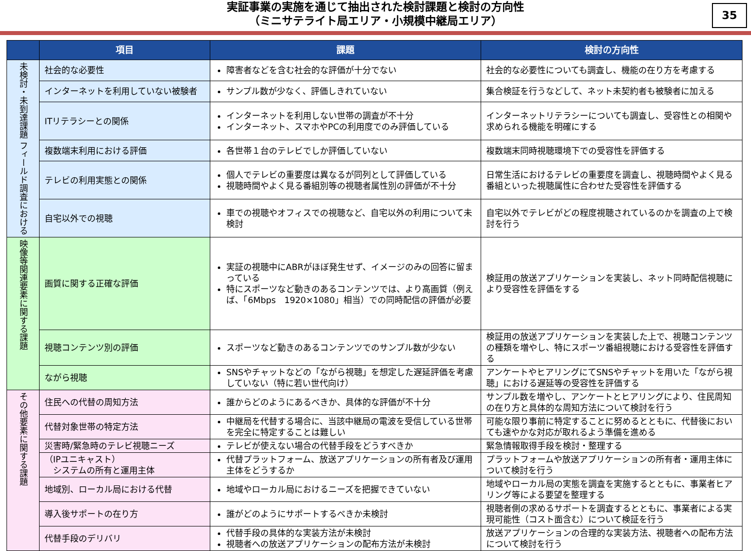実証事業の実施を通じて抽出された検討課題と検討の方向性
（ミニサテライト局エリア・小規模中継局エリア）
35
| | 項目 | 課題 | 検討の方向性 |
| --- | --- | --- | --- |
| 未検討・未到達課題 フィールド調査における | 社会的な必要性 | 障害者などを含む社会的な評価が十分でない | 社会的な必要性についても調査し、機能の在り方を考慮する |
| | インターネットを利用していない被験者 | サンプル数が少なく、評価しきれていない | 集合検証を行うなどして、ネット未契約者も被験者に加える |
| | ITリテラシーとの関係 | インターネットを利用しない世帯の調査が不十分 インターネット、スマホやPCの利用度でのみ評価している | インターネットリテラシーについても調査し、受容性との相関や求められる機能を明確にする |
| | 複数端末利用における評価 | 各世帯１台のテレビでしか評価していない | 複数端末同時視聴環境下での受容性を評価する |
| | テレビの利用実態との関係 | 個人でテレビの重要度は異なるが同列として評価している 視聴時間やよく見る番組別等の視聴者属性別の評価が不十分 | 日常生活におけるテレビの重要度を調査し、視聴時間やよく見る番組といった視聴属性に合わせた受容性を評価する |
| | 自宅以外での視聴 | 車での視聴やオフィスでの視聴など、自宅以外の利用について未検討 | 自宅以外でテレビがどの程度視聴されているのかを調査の上で検討を行う |
| 映像等関連要素に関する課題 | 画質に関する正確な評価 | 実証の視聴中にABRがほぼ発生せず、イメージのみの回答に留まっている 特にスポーツなど動きのあるコンテンツでは、より高画質（例えば、「6Mbps 1920×1080」相当）での同時配信の評価が必要 | 検証用の放送アプリケーションを実装し、ネット同時配信視聴により受容性を評価をする |
| | 視聴コンテンツ別の評価 | スポーツなど動きのあるコンテンツでのサンプル数が少ない | 検証用の放送アプリケーションを実装した上で、視聴コンテンツの種類を増やし、特にスポーツ番組視聴における受容性を評価する |
| | ながら視聴 | SNSやチャットなどの「ながら視聴」を想定した遅延評価を考慮していない（特に若い世代向け） | アンケートやヒアリングにてSNSやチャットを用いた「ながら視聴」における遅延等の受容性を評価する |
| その他要素に関する課題 | 住民への代替の周知方法 | 誰からどのようにあるべきか、具体的な評価が不十分 | サンプル数を増やし、アンケートとヒアリングにより、住民周知の在り方と具体的な周知方法について検討を行う |
| | 代替対象世帯の特定方法 | 中継局を代替する場合に、当該中継局の電波を受信している世帯を完全に特定することは難しい | 可能な限り事前に特定することに努めるとともに、代替後においても速やかな対応が取れるよう準備を進める |
| | 災害時/緊急時のテレビ視聴ニーズ | テレビが使えない場合の代替手段をどうすべきか | 緊急情報取得手段を検討・整理する |
| | （IPユニキャスト） システムの所有と運用主体 | 代替プラットフォーム、放送アプリケーションの所有者及び運用主体をどうするか | プラットフォームや放送アプリケーションの所有者・運用主体について検討を行う |
| | 地域別、ローカル局における代替 | 地域やローカル局におけるニーズを把握できていない | 地域やローカル局の実態を調査を実施するとともに、事業者ヒアリング等による要望を整理する |
| | 導入後サポートの在り方 | 誰がどのようにサポートするべきか未検討 | 視聴者側の求めるサポートを調査するとともに、事業者による実現可能性（コスト面含む）について検証を行う |
| | 代替手段のデリバリ | 代替手段の具体的な実装方法が未検討 視聴者への放送アプリケーションの配布方法が未検討 | 放送アプリケーションの合理的な実装方法、視聴者への配布方法について検討を行う |